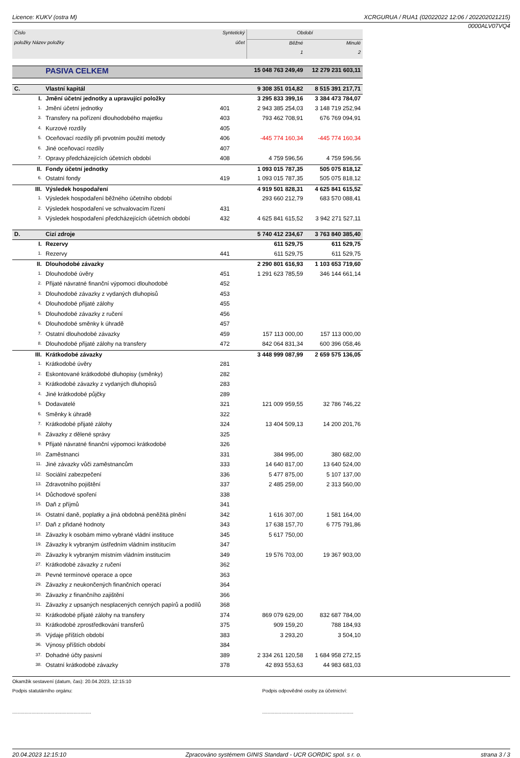Licence: KUKV (ostra M) XCRGURUA / RUA1 (02022022 12:06 / 202202021215)
0000ALV07VQ4
| Číslo | | Syntetický | Období | |
| --- | --- | --- | --- | --- |
| položky Název položky | | účet | Běžné | Minulé |
| | | | 1 | 2 |
| | PASIVA CELKEM | | 15 048 763 249,49 | 12 279 231 603,11 |
| C. | Vlastní kapitál | | 9 308 351 014,82 | 8 515 391 217,71 |
| I. | Jmění účetní jednotky a upravující položky | | 3 295 833 399,16 | 3 384 473 784,07 |
| 1. | Jmění účetní jednotky | 401 | 2 943 385 254,03 | 3 148 719 252,94 |
| 3. | Transfery na pořízení dlouhodobého majetku | 403 | 793 462 708,91 | 676 769 094,91 |
| 4. | Kurzové rozdíly | 405 | | |
| 5. | Oceňovací rozdíly při prvotním použití metody | 406 | -445 774 160,34 | -445 774 160,34 |
| 6. | Jiné oceňovací rozdíly | 407 | | |
| 7. | Opravy předcházejících účetních období | 408 | 4 759 596,56 | 4 759 596,56 |
| II. | Fondy účetní jednotky | | 1 093 015 787,35 | 505 075 818,12 |
| 6. | Ostatní fondy | 419 | 1 093 015 787,35 | 505 075 818,12 |
| III. | Výsledek hospodaření | | 4 919 501 828,31 | 4 625 841 615,52 |
| 1. | Výsledek hospodaření běžného účetního období | | 293 660 212,79 | 683 570 088,41 |
| 2. | Výsledek hospodaření ve schvalovacím řízení | 431 | | |
| 3. | Výsledek hospodaření předcházejících účetních období | 432 | 4 625 841 615,52 | 3 942 271 527,11 |
| D. | Cizí zdroje | | 5 740 412 234,67 | 3 763 840 385,40 |
| I. | Rezervy | | 611 529,75 | 611 529,75 |
| 1. | Rezervy | 441 | 611 529,75 | 611 529,75 |
| II. | Dlouhodobé závazky | | 2 290 801 616,93 | 1 103 653 719,60 |
| 1. | Dlouhodobé úvěry | 451 | 1 291 623 785,59 | 346 144 661,14 |
| 2. | Přijaté návratné finanční výpomoci dlouhodobé | 452 | | |
| 3. | Dlouhodobé závazky z vydaných dluhopisů | 453 | | |
| 4. | Dlouhodobé přijaté zálohy | 455 | | |
| 5. | Dlouhodobé závazky z ručení | 456 | | |
| 6. | Dlouhodobé směnky k úhradě | 457 | | |
| 7. | Ostatní dlouhodobé závazky | 459 | 157 113 000,00 | 157 113 000,00 |
| 8. | Dlouhodobé přijaté zálohy na transfery | 472 | 842 064 831,34 | 600 396 058,46 |
| III. | Krátkodobé závazky | | 3 448 999 087,99 | 2 659 575 136,05 |
| 1. | Krátkodobé úvěry | 281 | | |
| 2. | Eskontované krátkodobé dluhopisy (směnky) | 282 | | |
| 3. | Krátkodobé závazky z vydaných dluhopisů | 283 | | |
| 4. | Jiné krátkodobé půjčky | 289 | | |
| 5. | Dodavatelé | 321 | 121 009 959,55 | 32 786 746,22 |
| 6. | Směnky k úhradě | 322 | | |
| 7. | Krátkodobé přijaté zálohy | 324 | 13 404 509,13 | 14 200 201,76 |
| 8. | Závazky z dělené správy | 325 | | |
| 9. | Přijaté návratné finanční výpomoci krátkodobé | 326 | | |
| 10. | Zaměstnanci | 331 | 384 995,00 | 380 682,00 |
| 11. | Jiné závazky vůči zaměstnancům | 333 | 14 640 817,00 | 13 640 524,00 |
| 12. | Sociální zabezpečení | 336 | 5 477 875,00 | 5 107 137,00 |
| 13. | Zdravotního pojištění | 337 | 2 485 259,00 | 2 313 560,00 |
| 14. | Důchodové spoření | 338 | | |
| 15. | Daň z příjmů | 341 | | |
| 16. | Ostatní daně, poplatky a jiná obdobná peněžitá plnění | 342 | 1 616 307,00 | 1 581 164,00 |
| 17. | Daň z přidané hodnoty | 343 | 17 638 157,70 | 6 775 791,86 |
| 18. | Závazky k osobám mimo vybrané vládní instituce | 345 | 5 617 750,00 | |
| 19. | Závazky k vybraným ústředním vládním institucím | 347 | | |
| 20. | Závazky k vybraným místním vládním institucím | 349 | 19 576 703,00 | 19 367 903,00 |
| 27. | Krátkodobé závazky z ručení | 362 | | |
| 28. | Pevné termínové operace a opce | 363 | | |
| 29. | Závazky z neukončených finančních operací | 364 | | |
| 30. | Závazky z finančního zajištění | 366 | | |
| 31. | Závazky z upsaných nesplacených cenných papírů a podílů | 368 | | |
| 32. | Krátkodobé přijaté zálohy na transfery | 374 | 869 079 629,00 | 832 687 784,00 |
| 33. | Krátkodobé zprostředkování transferů | 375 | 909 159,20 | 788 184,93 |
| 35. | Výdaje příštích období | 383 | 3 293,20 | 3 504,10 |
| 36. | Výnosy příštích období | 384 | | |
| 37. | Dohadné účty pasivní | 389 | 2 334 261 120,58 | 1 684 958 272,15 |
| 38. | Ostatní krátkodobé závazky | 378 | 42 893 553,63 | 44 983 681,03 |
Okamžik sestavení (datum, čas): 20.04.2023, 12:15:10
Podpis statutárního orgánu: Podpis odpovědné osoby za účetnictví:
.............................................................................................................................
20.04.2023 12:15:10 Zpracováno systémem GINIS Standard - UCR GORDIC spol. s r. o. strana 3 / 3